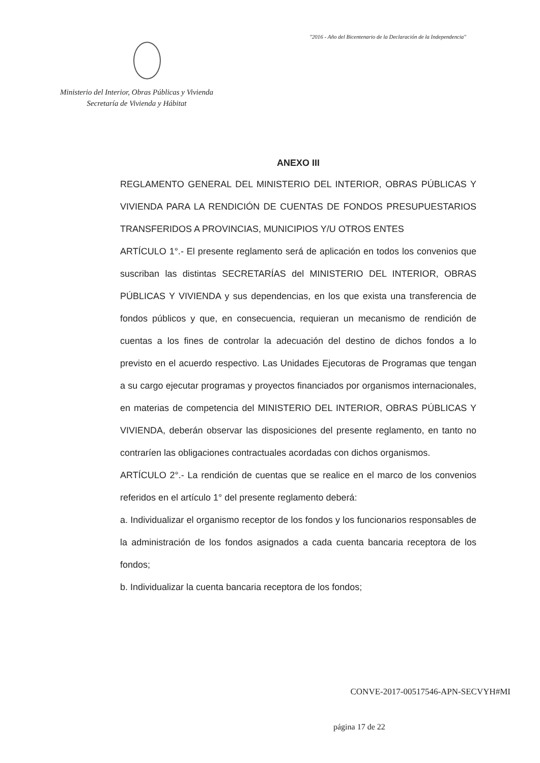"2016 - Año del Bicentenario de la Declaración de la Independencia"
Ministerio del Interior, Obras Públicas y Vivienda
Secretaría de Vivienda y Hábitat
ANEXO III
REGLAMENTO GENERAL DEL MINISTERIO DEL INTERIOR, OBRAS PÚBLICAS Y VIVIENDA PARA LA RENDICIÓN DE CUENTAS DE FONDOS PRESUPUESTARIOS TRANSFERIDOS A PROVINCIAS, MUNICIPIOS Y/U OTROS ENTES
ARTÍCULO 1°.- El presente reglamento será de aplicación en todos los convenios que suscriban las distintas SECRETARÍAS del MINISTERIO DEL INTERIOR, OBRAS PÚBLICAS Y VIVIENDA y sus dependencias, en los que exista una transferencia de fondos públicos y que, en consecuencia, requieran un mecanismo de rendición de cuentas a los fines de controlar la adecuación del destino de dichos fondos a lo previsto en el acuerdo respectivo. Las Unidades Ejecutoras de Programas que tengan a su cargo ejecutar programas y proyectos financiados por organismos internacionales, en materias de competencia del MINISTERIO DEL INTERIOR, OBRAS PÚBLICAS Y VIVIENDA, deberán observar las disposiciones del presente reglamento, en tanto no contraríen las obligaciones contractuales acordadas con dichos organismos.
ARTÍCULO 2°.- La rendición de cuentas que se realice en el marco de los convenios referidos en el artículo 1° del presente reglamento deberá:
a. Individualizar el organismo receptor de los fondos y los funcionarios responsables de la administración de los fondos asignados a cada cuenta bancaria receptora de los fondos;
b. Individualizar la cuenta bancaria receptora de los fondos;
CONVE-2017-00517546-APN-SECVYH#MI
página 17 de 22